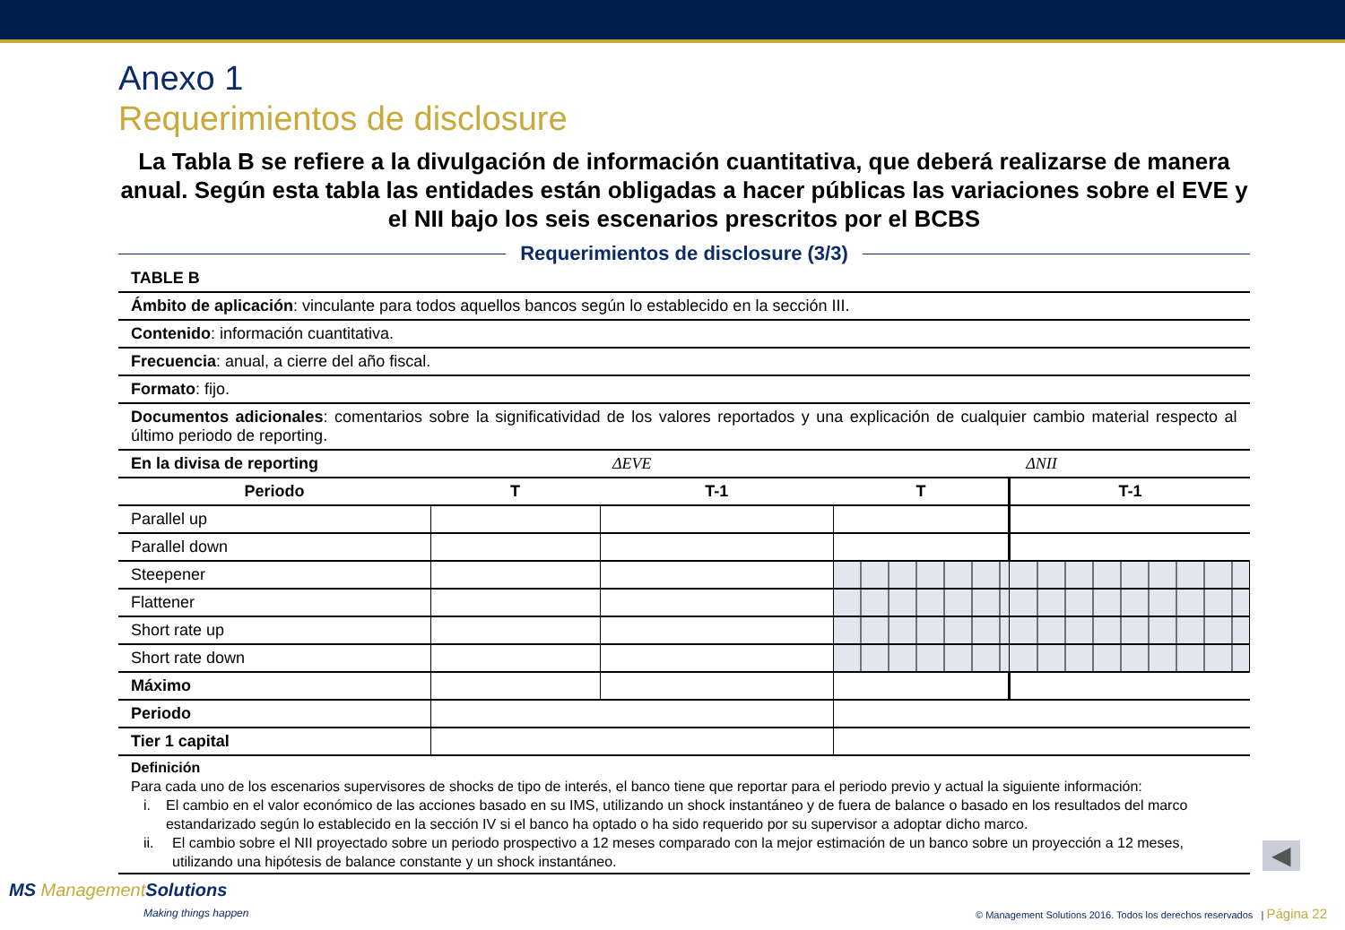Anexo 1
Requerimientos de disclosure
La Tabla B se refiere a la divulgación de información cuantitativa, que deberá realizarse de manera anual. Según esta tabla las entidades están obligadas a hacer públicas las variaciones sobre el EVE y el NII bajo los seis escenarios prescritos por el BCBS
Requerimientos de disclosure (3/3)
| TABLE B | | | | |
| Ámbito de aplicación : vinculante para todos aquellos bancos según lo establecido en la sección III. | | | | |
| Contenido : información cuantitativa. | | | | |
| Frecuencia : anual, a cierre del año fiscal. | | | | |
| Formato : fijo. | | | | |
| Documentos adicionales : comentarios sobre la significatividad de los valores reportados y una explicación de cualquier cambio material respecto al último periodo de reporting. | | | | |
| En la divisa de reporting | ΔEVE | | ΔNII | |
| Periodo | T | T-1 | T | T-1 |
| Parallel up | | | | |
| Parallel down | | | | |
| Steepener | | | | |
| Flattener | | | | |
| Short rate up | | | | |
| Short rate down | | | | |
| Máximo | | | | |
| Periodo | | | | |
| Tier 1 capital | | | | |
Definición
Para cada uno de los escenarios supervisores de shocks de tipo de interés, el banco tiene que reportar para el periodo previo y actual la siguiente información:
i. El cambio en el valor económico de las acciones basado en su IMS, utilizando un shock instantáneo y de fuera de balance o basado en los resultados del marco estandarizado según lo establecido en la sección IV si el banco ha optado o ha sido requerido por su supervisor a adoptar dicho marco.
ii. El cambio sobre el NII proyectado sobre un periodo prospectivo a 12 meses comparado con la mejor estimación de un banco sobre un proyección a 12 meses, utilizando una hipótesis de balance constante y un shock instantáneo.
◀
MS ManagementSolutions
Making things happen
© Management Solutions 2016. Todos los derechos reservados | Página 22